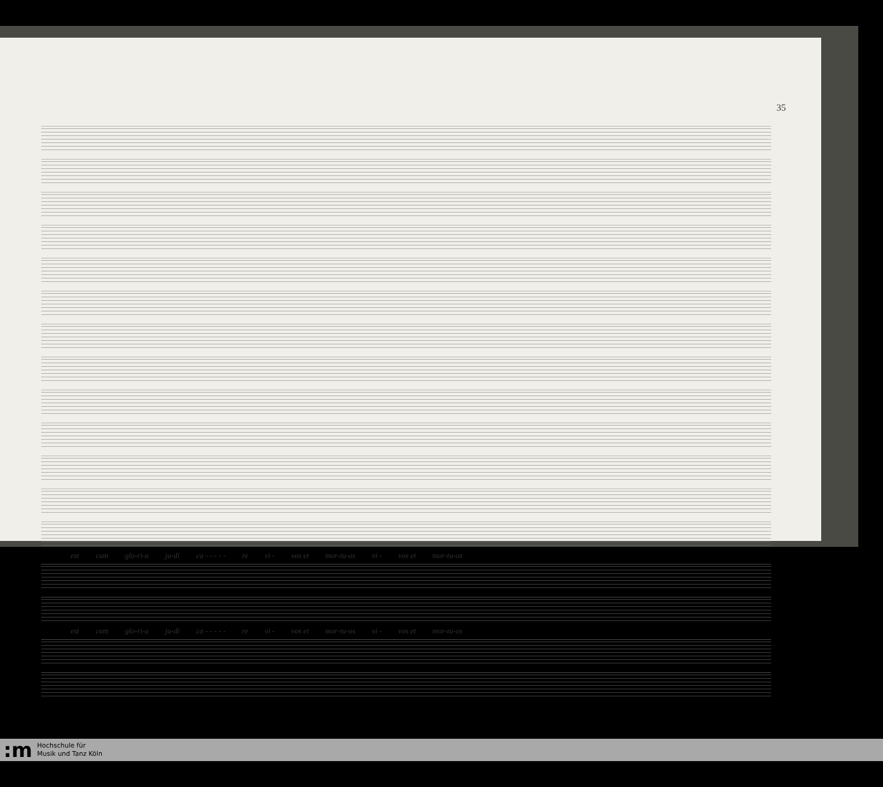35
est cum glo-ri-a ju-di ca - - - - - re vi - vos et mor-tu-os vi - vos et mor-tu-os
est cum glo-ri-a ju-di ca - - - - - re vi - vos et mor-tu-os vi - vos et mor-tu-os
:m
Hochschule für
Musik und Tanz Köln